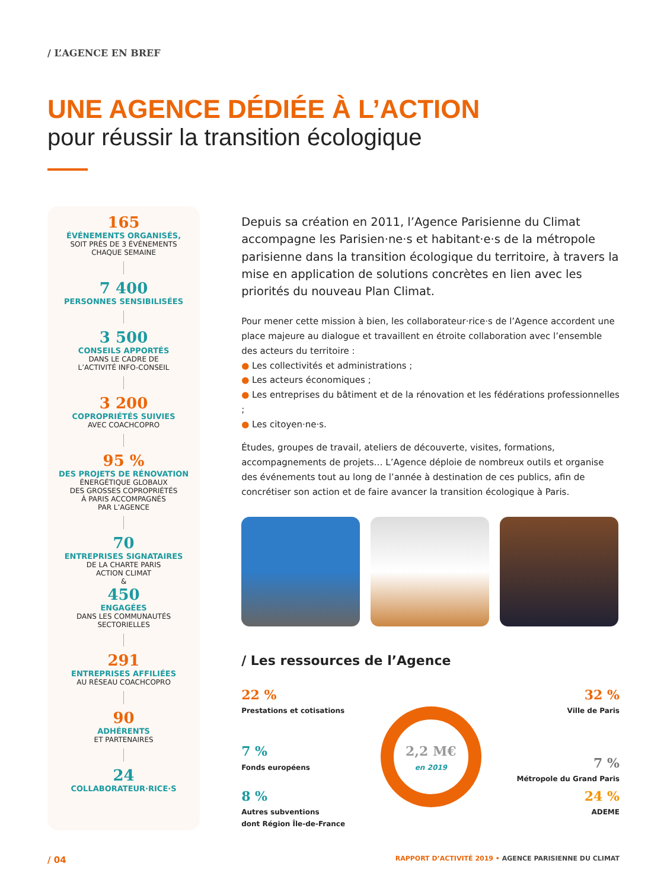/ L’AGENCE EN BREF
UNE AGENCE DÉDIÉE À L’ACTION
pour réussir la transition écologique
165
ÉVÉNEMENTS ORGANISÉS,
SOIT PRÈS DE 3 ÉVÉNEMENTS
CHAQUE SEMAINE
7 400
PERSONNES SENSIBILISÉES
3 500
CONSEILS APPORTÉS
DANS LE CADRE DE
L’ACTIVITÉ INFO-CONSEIL
3 200
COPROPRIÉTÉS SUIVIES
AVEC COACHCOPRO
95 %
DES PROJETS DE RÉNOVATION
ÉNERGÉTIQUE GLOBAUX
DES GROSSES COPROPRIÉTÉS
À PARIS ACCOMPAGNÉS
PAR L’AGENCE
70
ENTREPRISES SIGNATAIRES
DE LA CHARTE PARIS
ACTION CLIMAT
&
450
ENGAGÉES
DANS LES COMMUNAUTÉS
SECTORIELLES
291
ENTREPRISES AFFILIÉES
AU RÉSEAU COACHCOPRO
90
ADHÉRENTS
ET PARTENAIRES
24
COLLABORATEUR·RICE·S
Depuis sa création en 2011, l’Agence Parisienne du Climat accompagne les Parisien·ne·s et habitant·e·s de la métropole parisienne dans la transition écologique du territoire, à travers la mise en application de solutions concrètes en lien avec les priorités du nouveau Plan Climat.
Pour mener cette mission à bien, les collaborateur·rice·s de l’Agence accordent une place majeure au dialogue et travaillent en étroite collaboration avec l’ensemble des acteurs du territoire :
● Les collectivités et administrations ;
● Les acteurs économiques ;
● Les entreprises du bâtiment et de la rénovation et les fédérations professionnelles ;
● Les citoyen·ne·s.
Études, groupes de travail, ateliers de découverte, visites, formations, accompagnements de projets… L’Agence déploie de nombreux outils et organise des événements tout au long de l’année à destination de ces publics, afin de concrétiser son action et de faire avancer la transition écologique à Paris.
/ Les ressources de l’Agence
22 %
Prestations et cotisations
7 %
Fonds européens
8 %
Autres subventions
dont Région Île-de-France
2,2 M€
en 2019
32 %
Ville de Paris
7 %
Métropole du Grand Paris
24 %
ADEME
/ 04 RAPPORT D’ACTIVITÉ 2019 • AGENCE PARISIENNE DU CLIMAT